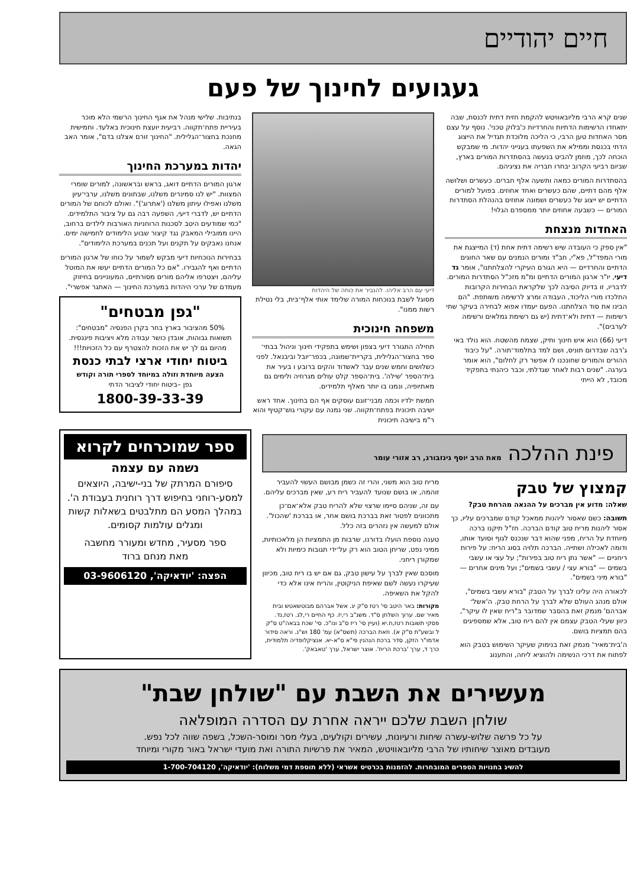חיים יהודיים
געגועים לחינוך של פעם
שנים קרא הרבי מליובאוויטש להקמת חזית דתית לכנסת, שבה יתאחדו הרשימות הדתיות והחרדיות כ'בלוק טכני'. נוסף על עצם מסר האחדות טען הרבי, כי הליכה מלוכדת תגדיל את הייצוג הדתי בכנסת וממילא את השפעתו בענייני יהדות. מי שמבקש הוכחה לכך, מוזמן להביט בנעשה בהסתדרות המורים בארץ, שביום רביעי הקרוב יבחרו חבריה את נציגיהם.
בהסתדרות המורים כמאה ותשעה אלף חברים. כעשרים ושלושה אלף מהם דתיים, שהם כעשרים ואחד אחוזים. בפועל למורים הדתיים יש ייצוג של כעשרים ושמונה אחוזים בהנהלת הסתדרות המורים — כשבעה אחוזים יותר ממספרם הגלוי!
האחדות מנצחת
"אין ספק כי העובדה שיש רשימה דתית אחת (ד) המייצגת את מורי המפד"ל, פא"י, חב"ד ומורים הנמנים עם שאר החוגים הדתיים והחרדיים — היא הגורם העיקרי להצלחתנו", אומר גד דיעי, יו"ר ארגון המורים הדתיים ומ"מ מזכ"ל הסתדרות המורים. לדבריו, זו בדיוק הסיבה לכך שלקראת הבחירות הקרובות התלכדו מורי הליכוד, העבודה ומרצ לרשימה משותפת. "הם הבינו את סוד הצלחתנו. הפעם יעמדו אפוא לבחירה בעיקר שתי רשימות — דתית ולא־דתית (יש גם רשימת גמלאים ורשימה לערבים)".
דיעי (66) הוא איש חינוך ותיק, שצמח מהשטח. הוא נולד באי ג'רבה שבדרום תוניס, ושם למד בתלמוד־תורה. "על כיבוד ההורים והמורים שחונכנו לו אפשר רק לחלום", הוא אומר בערגה. "שנים רבות לאחר שגדלתי, וכבר כיהנתי בתפקיד מכובד, לא הייתי
דיעי עם הרב אליהו. להגביר את כוחה של היהדות
מסוגל לשבת בנוכחות המורה שלימד אותי אלף־בית, בלי נטילת רשות ממנו".
משפחה חינוכית
תחילה התגורר דיעי בצפון ושימש בתפקידי חינוך וניהול בבתי־ספר בחצור־הגלילית, בקריית־שמונה, בכפר־יובל וביבנאל. לפני כשלושים וחמש שנים עבר לאשדוד והקים ברובע ו בעיר את בית־הספר 'שילה'. בית־הספר קלט עולים מגרוזיה ולימים גם מאתיופיה, ונמנו בו יותר מאלף תלמידים.
חמשת ילדיו וכמה מבני־זוגם עוסקים אף הם בחינוך. אחד ראש ישיבה תיכונית בפתח־תקווה. שני נמנה עם עקורי גוש־קטיף והוא ר"מ בישיבה תיכונית
בנתיבות. שלישי מנהל את אגף החינוך הרשמי הלא מוכר בעיריית פתח־תקווה. רביעית יועצת חינוכית באלעד. וחמישית מחנכת בחצור־הגלילית. "החינוך זורם אצלנו בדם", אומר האב הגאה.
יהדות במערכת החינוך
ארגון המורים הדתיים דואג, בראש ובראשונה, למורים שומרי המצוות. "יש לנו סמינרים משלנו, שבתונים משלנו, ערבי־עיון משלנו ואפילו עיתון משלנו ('אתרוג')". ואולם לכוחם של המורים הדתיים יש, לדברי דיעי, השפעה רבה גם על ציבור התלמידים. "כמי שמודעים היטב לסכנות הרוחניות האורבות לילדים ברחוב, היינו ממובילי המאבק נגד קיצור שבוע הלימודים לחמישה ימים. אנחנו נאבקים על תקנים ועל תכנים במערכת הלימודים".
בבחירות הנוכחיות דיעי מבקש לשמור על כוחו של ארגון המורים הדתיים ואף להגבירו. "אם כל המורים הדתיים יעשו את המוטל עליהם, ויצטרפו אליהם מורים מסורתיים, המעוניינים בחיזוק מעמדם של ערכי היהדות במערכת החינוך — האתגר אפשרי".
"גפן מבטחים"
50% מהציבור בארץ בחר בקרן הפנסיה "מבטחים": תשואות גבוהות, אובדן כושר עבודה מלא ויציבות פיננסית. מהיום גם לך יש את הזכות להצטרף עם כל הזכויות!!!
ביטוח יחודי ארצי לבתי כנסת
הצעה מיוחדת וזולה במיוחד לספרי תורה וקודש
גפן –ביטוח יחודי לציבור הדתי
1800-39-33-39
פינת ההלכה מאת הרב יוסף גינזבורג, רב אזורי עומר
קמצוץ של טבק
שאלה: מדוע אין מברכים על ההנאה מהרחת טבק?
תשובה: כשם שאסור ליהנות ממאכל קודם שמברכים עליו, כך אסור ליהנות מריח טוב קודם הברכה. חז"ל תיקנו ברכה מיוחדת על הריח, מפני שהוא דבר שנכנס לגוף וסועד אותו, ודומה לאכילה ושתייה. הברכה תלויה בסוג הריח: על פירות ריחניים — "אשר נתן ריח טוב בפירות"; על עצי או עשבי בשמים — "בורא עצי / עשבי בשמים"; ועל מינים אחרים — "בורא מיני בשמים".
לכאורה היה עלינו לברך על הטבק "בורא עשבי בשמים", אולם מנהג העולם שלא לברך על הרחת טבק. ה'אשל־אברהם' מנמק זאת בהסבר שמדובר ב"ריח שאין לו עיקר", כיוון שעלי הטבק עצמם אין להם ריח טוב, אלא שמספיגים בהם תמציות בושם.
ה'בית־מאיר' מנמק זאת בנימוק שעיקר השימוש בטבק הוא לפתוח את דרכי הנשימה ולהוציא ליחה, והתענוג
מריח טוב הוא משני, והרי זה כשמן מבושם העשוי להעביר זוהמה, או בושם שנועד להעביר ריח רע, שאין מברכים עליהם.
עם זה, שניהם סיימו שרצוי שלא להריח טבק אלא־אם־כן מתכוונים לפטור זאת בברכת בושם אחר, או בברכת 'שהכול'. אולם למעשה אין נזהרים בזה כלל.
טענה נוספת הועלו בדורנו, שרבות מן התמציות הן מלאכותיות, ממיני נפט, שריחן הטוב הוא רק על־ידי תגובות כימיות ולא שמקורן ריחני.
מוסכם שאין לברך על עישון טבק, גם אם יש בו ריח טוב, מכיוון שעיקרו נעשה לשם שאיפת הניקוטין, והריח אינו אלא כדי להקל את השאיפה.
מקורות: באר היטב סי' רטז ס"ק יג. אשל אברהם מבוטשאטש ובית מאיר שם. ערוך השלחן ס"ד. משנ"ב רי,יז. כף החיים רי,לג. רטז,נד. פסקי תשובות רטז,ח.יא (ועיין סי' ריז ס"ב ונו"כ. סי' שכח בבאה"ט ס"ק ל ובשע"ת ס"ק א). וזאת הברכה (תשס"א) עמ' 180 וש"נ. וראה סידור אדמו"ר הזקן, סדר ברכת הנהנין פי"א ס"א-יא. אנציקלופדיה תלמודית, כרך ד, ערך 'ברכת הריח'. אוצר ישראל, ערך 'טאבאק'.
ספר שמוכרחים לקרוא
נשמה עם עצמה
סיפורם המרתק של בני-ישיבה, היוצאים למסע-רוחני בחיפוש דרך רוחנית בעבודת ה'. במהלך המסע הם מתלבטים בשאלות קשות ומגלים עולמות קסומים.
ספר מסעיר, מחדש ומעורר מחשבה
מאת מנחם ברוד
הפצה: 'יודאיקה', 03-9606120
מעשירים את השבת עם "שולחן שבת"
שולחן השבת שלכם ייראה אחרת עם הסדרה המופלאה
על כל פרשה שלוש-עשרה שיחות ורעיונות, עשירים וקולעים, בעלי מסר ומוסר-השכל, בשפה שווה לכל נפש.
מעובדים מאוצר שיחותיו של הרבי מליובאוויטש, המאיר את פרשיות התורה ואת מועדי ישראל באור מקורי ומיוחד
להשיג בחנויות הספרים המובחרות. להזמנות בכרטיס אשראי (ללא תוספת דמי משלוח): 'יודאיקה', 1-700-704120